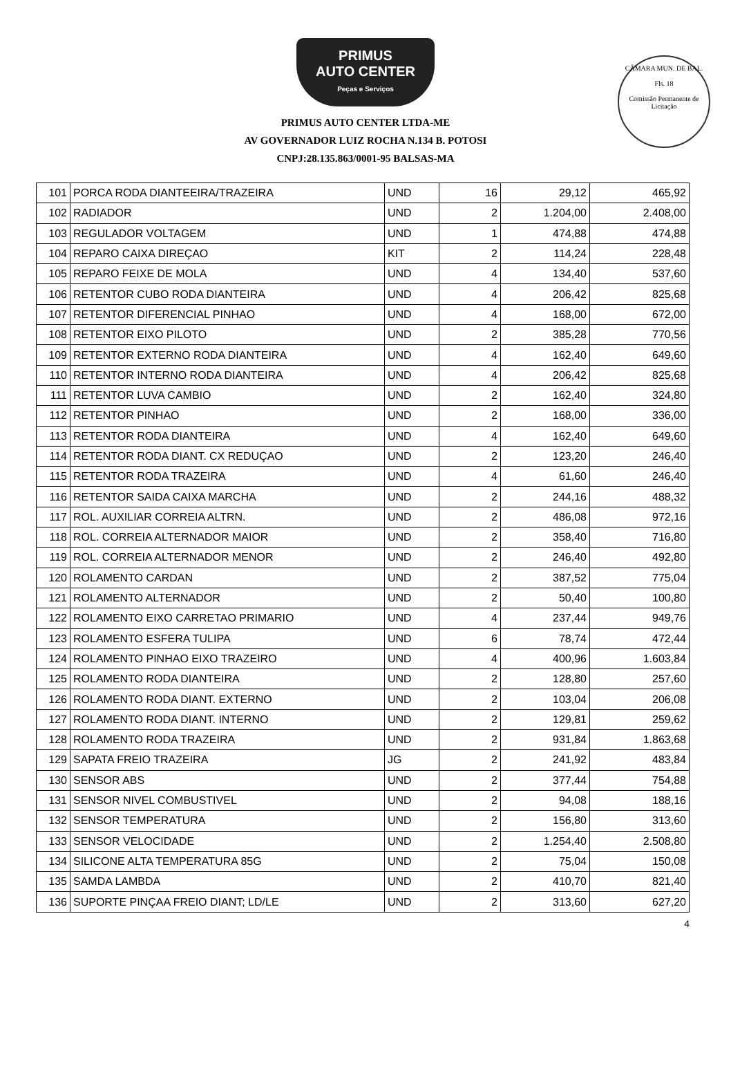CÂMARA MUN. DE BAL.
Fls. 18
Comissão Permanente de Licitação
PRIMUS
AUTO CENTER
Peças e Serviços
PRIMUS AUTO CENTER LTDA-ME
AV GOVERNADOR LUIZ ROCHA N.134 B. POTOSI
CNPJ:28.135.863/0001-95 BALSAS-MA
| 101 | PORCA RODA DIANTEEIRA/TRAZEIRA | UND | 16 | 29,12 | 465,92 |
| 102 | RADIADOR | UND | 2 | 1.204,00 | 2.408,00 |
| 103 | REGULADOR VOLTAGEM | UND | 1 | 474,88 | 474,88 |
| 104 | REPARO CAIXA DIREÇAO | KIT | 2 | 114,24 | 228,48 |
| 105 | REPARO FEIXE DE MOLA | UND | 4 | 134,40 | 537,60 |
| 106 | RETENTOR CUBO RODA DIANTEIRA | UND | 4 | 206,42 | 825,68 |
| 107 | RETENTOR DIFERENCIAL PINHAO | UND | 4 | 168,00 | 672,00 |
| 108 | RETENTOR EIXO PILOTO | UND | 2 | 385,28 | 770,56 |
| 109 | RETENTOR EXTERNO RODA DIANTEIRA | UND | 4 | 162,40 | 649,60 |
| 110 | RETENTOR INTERNO RODA DIANTEIRA | UND | 4 | 206,42 | 825,68 |
| 111 | RETENTOR LUVA CAMBIO | UND | 2 | 162,40 | 324,80 |
| 112 | RETENTOR PINHAO | UND | 2 | 168,00 | 336,00 |
| 113 | RETENTOR RODA DIANTEIRA | UND | 4 | 162,40 | 649,60 |
| 114 | RETENTOR RODA DIANT. CX REDUÇAO | UND | 2 | 123,20 | 246,40 |
| 115 | RETENTOR RODA TRAZEIRA | UND | 4 | 61,60 | 246,40 |
| 116 | RETENTOR SAIDA CAIXA MARCHA | UND | 2 | 244,16 | 488,32 |
| 117 | ROL. AUXILIAR CORREIA ALTRN. | UND | 2 | 486,08 | 972,16 |
| 118 | ROL. CORREIA ALTERNADOR MAIOR | UND | 2 | 358,40 | 716,80 |
| 119 | ROL. CORREIA ALTERNADOR MENOR | UND | 2 | 246,40 | 492,80 |
| 120 | ROLAMENTO CARDAN | UND | 2 | 387,52 | 775,04 |
| 121 | ROLAMENTO ALTERNADOR | UND | 2 | 50,40 | 100,80 |
| 122 | ROLAMENTO EIXO CARRETAO PRIMARIO | UND | 4 | 237,44 | 949,76 |
| 123 | ROLAMENTO ESFERA TULIPA | UND | 6 | 78,74 | 472,44 |
| 124 | ROLAMENTO PINHAO EIXO TRAZEIRO | UND | 4 | 400,96 | 1.603,84 |
| 125 | ROLAMENTO RODA DIANTEIRA | UND | 2 | 128,80 | 257,60 |
| 126 | ROLAMENTO RODA DIANT. EXTERNO | UND | 2 | 103,04 | 206,08 |
| 127 | ROLAMENTO RODA DIANT. INTERNO | UND | 2 | 129,81 | 259,62 |
| 128 | ROLAMENTO RODA TRAZEIRA | UND | 2 | 931,84 | 1.863,68 |
| 129 | SAPATA FREIO TRAZEIRA | JG | 2 | 241,92 | 483,84 |
| 130 | SENSOR ABS | UND | 2 | 377,44 | 754,88 |
| 131 | SENSOR NIVEL COMBUSTIVEL | UND | 2 | 94,08 | 188,16 |
| 132 | SENSOR TEMPERATURA | UND | 2 | 156,80 | 313,60 |
| 133 | SENSOR VELOCIDADE | UND | 2 | 1.254,40 | 2.508,80 |
| 134 | SILICONE ALTA TEMPERATURA 85G | UND | 2 | 75,04 | 150,08 |
| 135 | SAMDA LAMBDA | UND | 2 | 410,70 | 821,40 |
| 136 | SUPORTE PINÇAA FREIO DIANT; LD/LE | UND | 2 | 313,60 | 627,20 |
4